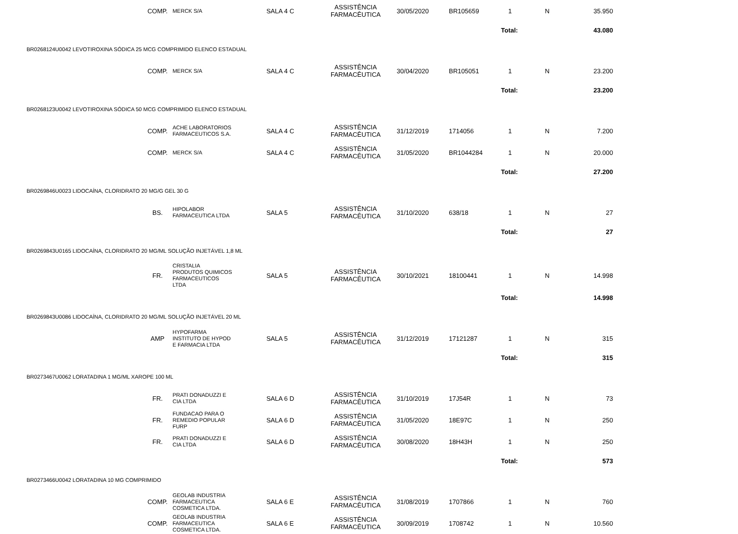| | COMP. | MERCK S/A | SALA 4 C | ASSISTÊNCIA FARMACÊUTICA | 30/05/2020 | BR105659 | 1 | N | 35.950 |
| | | | | | | | Total: | | 43.080 |
| BR0268124U0042 LEVOTIROXINA SÓDICA 25 MCG COMPRIMIDO ELENCO ESTADUAL | | | | | | | | | |
| | COMP. | MERCK S/A | SALA 4 C | ASSISTÊNCIA FARMACÊUTICA | 30/04/2020 | BR105051 | 1 | N | 23.200 |
| | | | | | | | Total: | | 23.200 |
| BR0268123U0042 LEVOTIROXINA SÓDICA 50 MCG COMPRIMIDO ELENCO ESTADUAL | | | | | | | | | |
| | COMP. | ACHE LABORATORIOS FARMACEUTICOS S.A. | SALA 4 C | ASSISTÊNCIA FARMACÊUTICA | 31/12/2019 | 1714056 | 1 | N | 7.200 |
| | COMP. | MERCK S/A | SALA 4 C | ASSISTÊNCIA FARMACÊUTICA | 31/05/2020 | BR1044284 | 1 | N | 20.000 |
| | | | | | | | Total: | | 27.200 |
| BR0269846U0023 LIDOCAÍNA, CLORIDRATO 20 MG/G GEL 30 G | | | | | | | | | |
| | BS. | HIPOLABOR FARMACEUTICA LTDA | SALA 5 | ASSISTÊNCIA FARMACÊUTICA | 31/10/2020 | 638/18 | 1 | N | 27 |
| | | | | | | | Total: | | 27 |
| BR0269843U0165 LIDOCAÍNA, CLORIDRATO 20 MG/ML SOLUÇÃO INJETÁVEL 1,8 ML | | | | | | | | | |
| | FR. | CRISTALIA PRODUTOS QUIMICOS FARMACEUTICOS LTDA | SALA 5 | ASSISTÊNCIA FARMACÊUTICA | 30/10/2021 | 18100441 | 1 | N | 14.998 |
| | | | | | | | Total: | | 14.998 |
| BR0269843U0086 LIDOCAÍNA, CLORIDRATO 20 MG/ML SOLUÇÃO INJETÁVEL 20 ML | | | | | | | | | |
| | AMP | HYPOFARMA INSTITUTO DE HYPOD E FARMACIA LTDA | SALA 5 | ASSISTÊNCIA FARMACÊUTICA | 31/12/2019 | 17121287 | 1 | N | 315 |
| | | | | | | | Total: | | 315 |
| BR0273467U0062 LORATADINA 1 MG/ML XAROPE 100 ML | | | | | | | | | |
| | FR. | PRATI DONADUZZI E CIA LTDA | SALA 6 D | ASSISTÊNCIA FARMACÊUTICA | 31/10/2019 | 17J54R | 1 | N | 73 |
| | FR. | FUNDACAO PARA O REMEDIO POPULAR FURP | SALA 6 D | ASSISTÊNCIA FARMACÊUTICA | 31/05/2020 | 18E97C | 1 | N | 250 |
| | FR. | PRATI DONADUZZI E CIA LTDA | SALA 6 D | ASSISTÊNCIA FARMACÊUTICA | 30/08/2020 | 18H43H | 1 | N | 250 |
| | | | | | | | Total: | | 573 |
| BR0273466U0042 LORATADINA 10 MG COMPRIMIDO | | | | | | | | | |
| | COMP. | GEOLAB INDUSTRIA FARMACEUTICA COSMETICA LTDA. | SALA 6 E | ASSISTÊNCIA FARMACÊUTICA | 31/08/2019 | 1707866 | 1 | N | 760 |
| | COMP. | GEOLAB INDUSTRIA FARMACEUTICA COSMETICA LTDA. | SALA 6 E | ASSISTÊNCIA FARMACÊUTICA | 30/09/2019 | 1708742 | 1 | N | 10.560 |